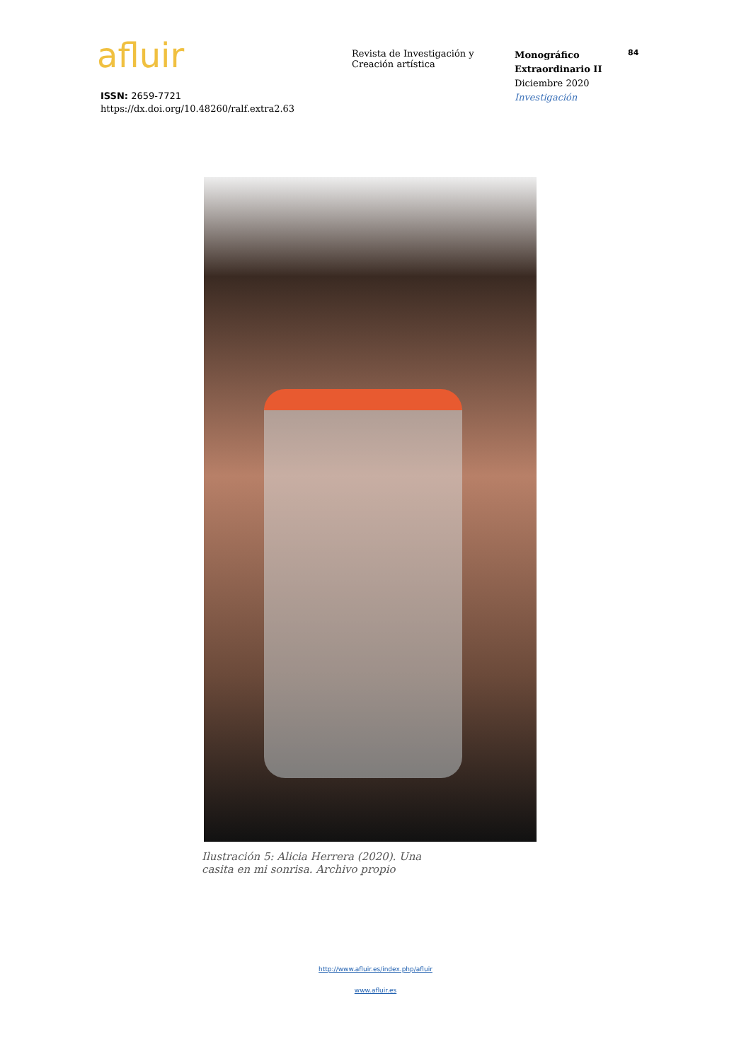afluir
Revista de Investigación y Creación artística
Monográfico Extraordinario II
Diciembre 2020
Investigación
84
ISSN: 2659-7721
https://dx.doi.org/10.48260/ralf.extra2.63
Ilustración 5: Alicia Herrera (2020). Una casita en mi sonrisa. Archivo propio
http://www.afluir.es/index.php/afluir
www.afluir.es